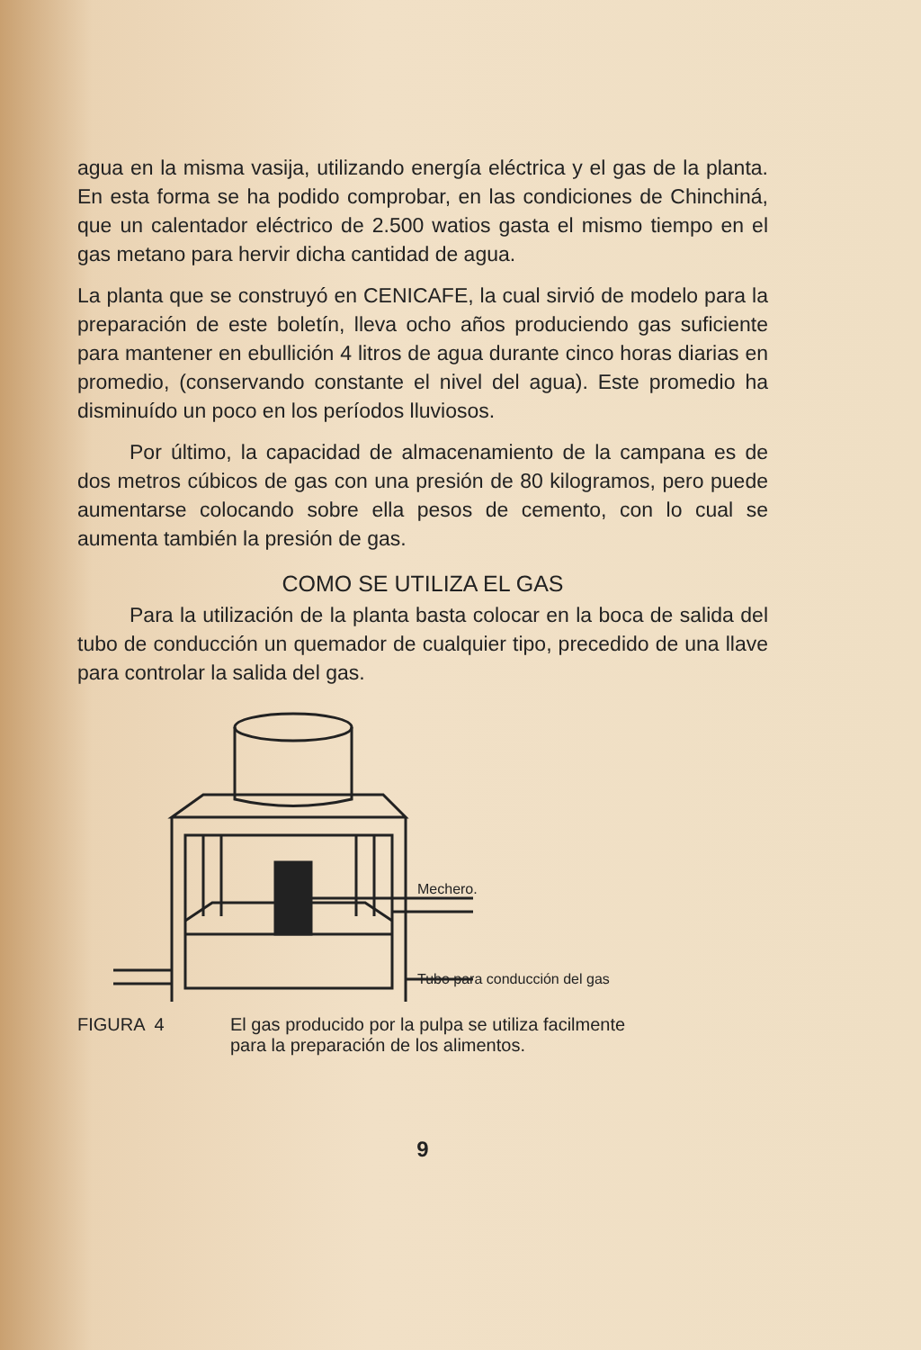agua en la misma vasija, utilizando energía eléctrica y el gas de la planta. En esta forma se ha podido comprobar, en las condiciones de Chinchiná, que un calentador eléctrico de 2.500 watios gasta el mismo tiempo en el gas metano para hervir dicha cantidad de agua.
La planta que se construyó en CENICAFE, la cual sirvió de modelo para la preparación de este boletín, lleva ocho años produciendo gas suficiente para mantener en ebullición 4 litros de agua durante cinco horas diarias en promedio, (conservando constante el nivel del agua). Este promedio ha disminuído un poco en los períodos lluviosos.
Por último, la capacidad de almacenamiento de la campana es de dos metros cúbicos de gas con una presión de 80 kilogramos, pero puede aumentarse colocando sobre ella pesos de cemento, con lo cual se aumenta también la presión de gas.
COMO SE UTILIZA EL GAS
Para la utilización de la planta basta colocar en la boca de salida del tubo de conducción un quemador de cualquier tipo, precedido de una llave para controlar la salida del gas.
Mechero.
Tubo para conducción del gas
FIGURA 4 El gas producido por la pulpa se utiliza facilmente
para la preparación de los alimentos.
9